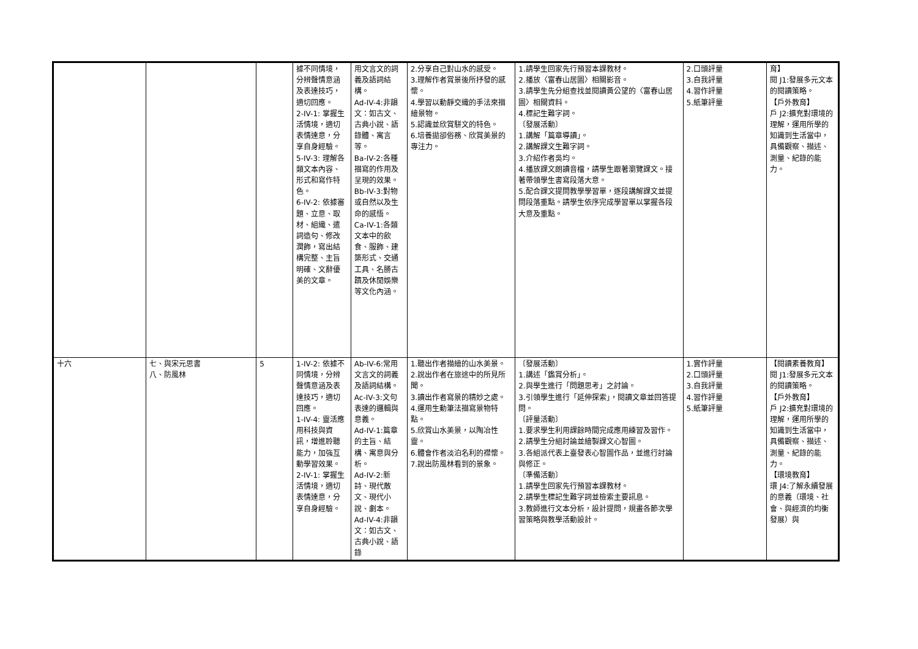| | | | 據不同情境，分辨聲情意涵及表達技巧，適切回應。 2-IV-1: 掌握生活情境，適切表情達意，分享自身經驗。 5-IV-3: 理解各類文本內容、形式和寫作特色。 6-IV-2: 依據審題、立意、取材、組織、遣詞造句、修改潤飾，寫出結構完整、主旨明確、文辭優美的文章。 | 用文言文的詞義及語詞結構。 Ad-IV-4:非韻文：如古文、古典小說、語錄體、寓言等。 Ba-IV-2:各種描寫的作用及呈現的效果。 Bb-IV-3:對物或自然以及生命的感悟。 Ca-IV-1:各類文本中的飲食、服飾、建築形式、交通工具、名勝古蹟及休閒娛樂等文化內涵。 | 2.分享自己對山水的感受。 3.理解作者賞景後所抒發的感懷。 4.學習以動靜交織的手法來描繪景物。 5.認識並欣賞駢文的特色。 6.培養拋卻俗務、欣賞美景的專注力。 | 1.請學生回家先行預習本課教材。 2.播放〈富春山居圖〉相關影音。 3.請學生先分組查找並閱讀黃公望的〈富春山居圖〉相關資料。 4.標記生難字詞。 〔發展活動〕 1.講解「篇章導讀」。 2.講解課文生難字詞。 3.介紹作者吳均。 4.播放課文朗讀音檔，請學生跟著瀏覽課文。接著帶領學生書寫段落大意。 5.配合課文提問教學學習單，逐段講解課文並提問段落重點。請學生依序完成學習單以掌握各段大意及重點。 | 2.口頭評量 3.自我評量 4.習作評量 5.紙筆評量 | 育】 閱 J1:發展多元文本的閱讀策略。 【戶外教育】 戶 J2:擴充對環境的理解，運用所學的知識到生活當中，具備觀察、描述、測量、紀錄的能力。 |
| 十六 | 七、與宋元思書 八、防風林 | 5 | 1-IV-2: 依據不同情境，分辨聲情意涵及表達技巧，適切回應。 1-IV-4: 靈活應用科技與資訊，增進聆聽能力，加強互動學習效果。 2-IV-1: 掌握生活情境，適切表情達意，分享自身經驗。 | Ab-IV-6:常用文言文的詞義及語詞結構。 Ac-IV-3:文句表達的邏輯與意義。 Ad-IV-1:篇章的主旨、結構、寓意與分析。 Ad-IV-2:新詩、現代散文、現代小說、劇本。 Ad-IV-4:非韻文：如古文、古典小說、語錄 | 1.聽出作者描繪的山水美景。 2.說出作者在旅途中的所見所聞。 3.讀出作者寫景的精妙之處。 4.運用生動筆法描寫景物特點。 5.欣賞山水美景，以陶冶性靈。 6.體會作者淡泊名利的襟懷。 7.說出防風林看到的景象。 | 〔發展活動〕 1.講述「鑑賞分析」。 2.與學生進行「問題思考」之討論。 3.引領學生進行「延伸探索」，閱讀文章並回答提問。 〔評量活動〕 1.要求學生利用課餘時間完成應用練習及習作。 2.請學生分組討論並繪製課文心智圖。 3.各組派代表上臺發表心智圖作品，並進行討論與修正。 〔準備活動〕 1.請學生回家先行預習本課教材。 2.請學生標記生難字詞並檢索主要訊息。 3.教師進行文本分析，設計提問，規畫各節次學習策略與教學活動設計。 | 1.實作評量 2.口頭評量 3.自我評量 4.習作評量 5.紙筆評量 | 【閱讀素養教育】 閱 J1:發展多元文本的閱讀策略。 【戶外教育】 戶 J2:擴充對環境的理解，運用所學的知識到生活當中，具備觀察、描述、測量、紀錄的能力。 【環境教育】 環 J4:了解永續發展的意義（環境、社會、與經濟的均衡發展）與 |